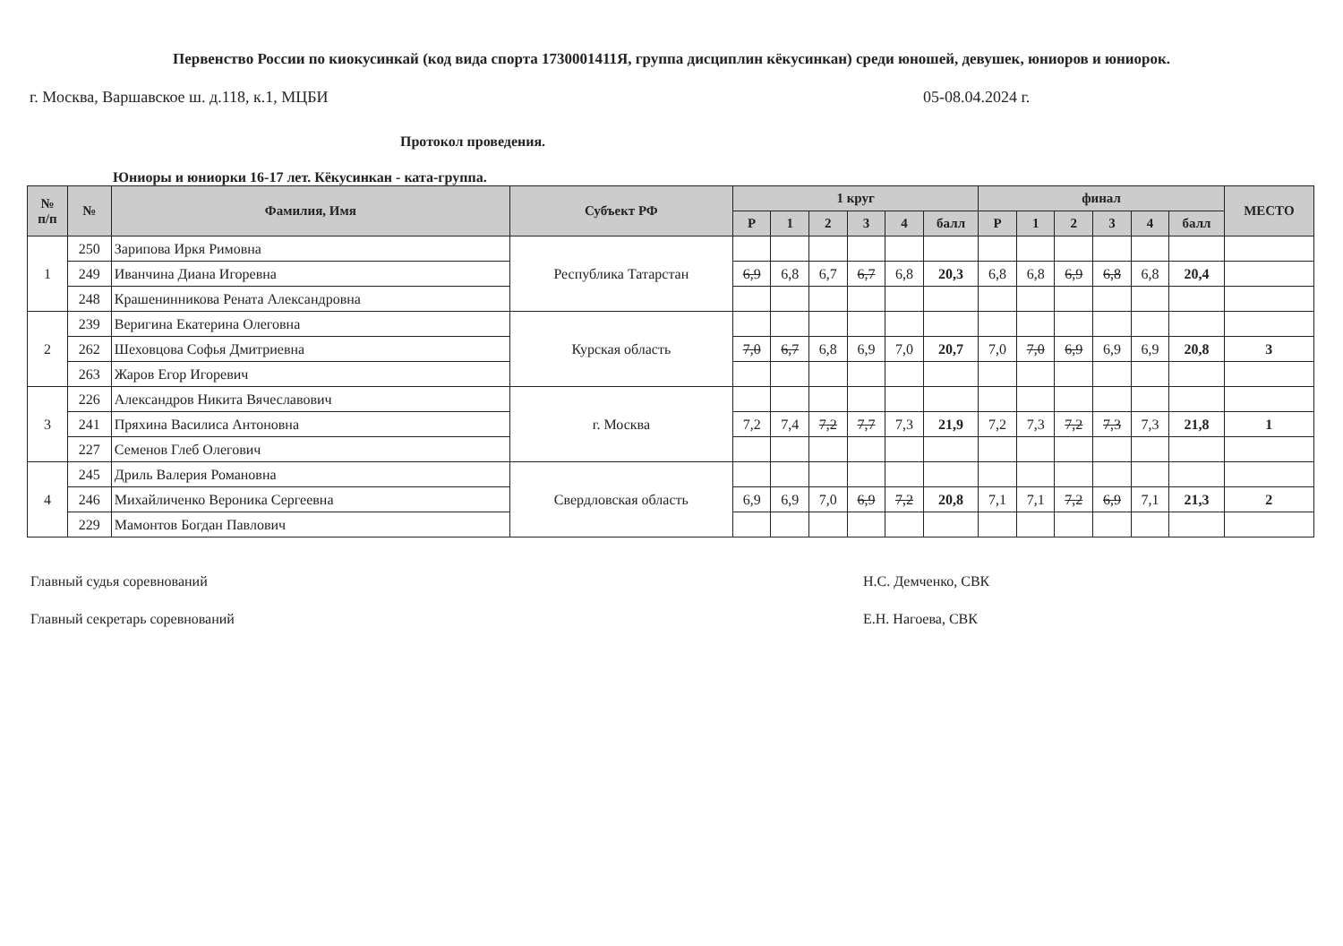Первенство России по киокусинкай (код вида спорта 1730001411Я, группа дисциплин кёкусинкан) среди юношей, девушек, юниоров и юниорок.
г. Москва, Варшавское ш. д.118, к.1, МЦБИ 05-08.04.2024 г.
Протокол проведения.
Юниоры и юниорки 16-17 лет. Кёкусинкан - ката-группа.
| № п/п | № | Фамилия, Имя | Субъект РФ | 1 круг | | | | | | финал | | | | | | МЕСТО |
| --- | --- | --- | --- | --- | --- | --- | --- | --- | --- | --- | --- | --- | --- | --- | --- | --- |
| | | | | Р | 1 | 2 | 3 | 4 | балл | Р | 1 | 2 | 3 | 4 | балл | |
| 1 | 250 | Зарипова Иркя Римовна | Республика Татарстан | | | | | | | | | | | | | |
| | 249 | Иванчина Диана Игоревна | | 6,9 | 6,8 | 6,7 | 6,7 | 6,8 | 20,3 | 6,8 | 6,8 | 6,9 | 6,8 | 6,8 | 20,4 | |
| | 248 | Крашенинникова Рената Александровна | | | | | | | | | | | | | | |
| 2 | 239 | Веригина Екатерина Олеговна | Курская область | | | | | | | | | | | | | |
| | 262 | Шеховцова Софья Дмитриевна | | 7,0 | 6,7 | 6,8 | 6,9 | 7,0 | 20,7 | 7,0 | 7,0 | 6,9 | 6,9 | 6,9 | 20,8 | 3 |
| | 263 | Жаров Егор Игоревич | | | | | | | | | | | | | | |
| 3 | 226 | Александров Никита Вячеславович | г. Москва | | | | | | | | | | | | | |
| | 241 | Пряхина Василиса Антоновна | | 7,2 | 7,4 | 7,2 | 7,7 | 7,3 | 21,9 | 7,2 | 7,3 | 7,2 | 7,3 | 7,3 | 21,8 | 1 |
| | 227 | Семенов Глеб Олегович | | | | | | | | | | | | | | |
| 4 | 245 | Дриль Валерия Романовна | Свердловская область | | | | | | | | | | | | | |
| | 246 | Михайличенко Вероника Сергеевна | | 6,9 | 6,9 | 7,0 | 6,9 | 7,2 | 20,8 | 7,1 | 7,1 | 7,2 | 6,9 | 7,1 | 21,3 | 2 |
| | 229 | Мамонтов Богдан Павлович | | | | | | | | | | | | | | |
Главный судья соревнований
Главный секретарь соревнований
Н.С. Демченко, СВК
Е.Н. Нагоева, СВК